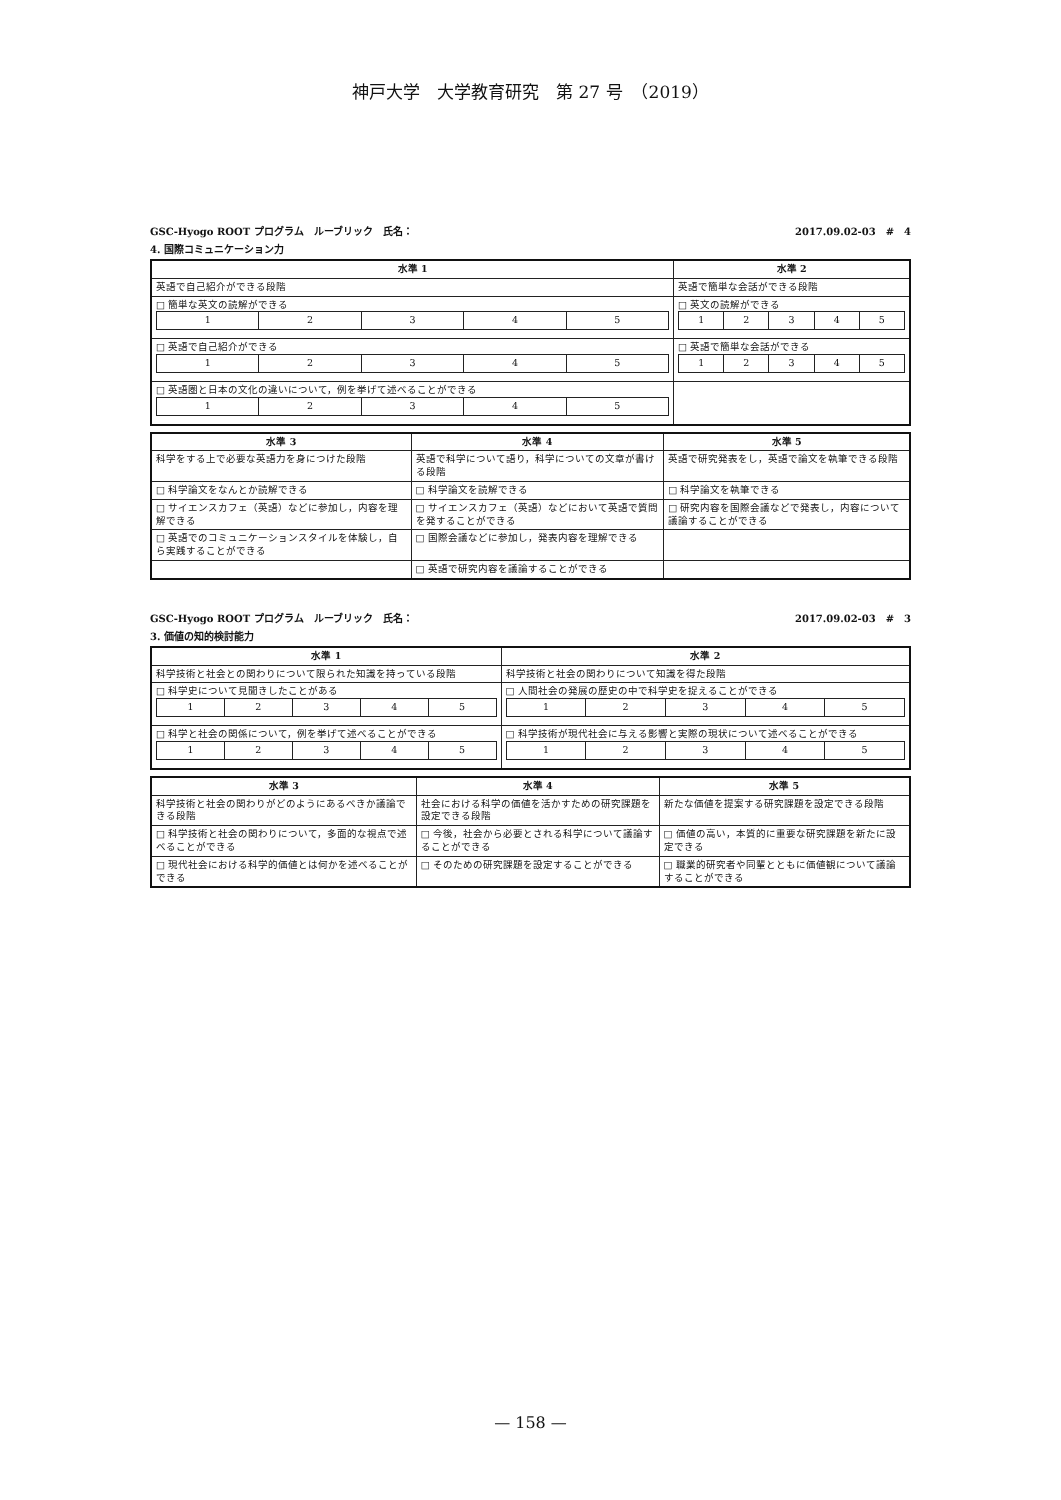神戸大学　大学教育研究　第 27 号　（2019）
GSC-Hyogo ROOT プログラム　ルーブリック　氏名： 2017.09.02-03　#　4
4. 国際コミュニケーション力
| 水準 1 | 水準 2 |
| --- | --- |
| 英語で自己紹介ができる段階 | 英語で簡単な会話ができる段階 |
| □ 簡単な英文の読解ができる / 1 / 2 / 3 / 4 / 5 / | □ 英文の読解ができる / 1 / 2 / 3 / 4 / 5 / |
| □ 英語で自己紹介ができる / 1 / 2 / 3 / 4 / 5 / | □ 英語で簡単な会話ができる / 1 / 2 / 3 / 4 / 5 / |
| □ 英語圏と日本の文化の違いについて，例を挙げて述べることができる / 1 / 2 / 3 / 4 / 5 / | |
| 水準 3 | 水準 4 | 水準 5 |
| --- | --- | --- |
| 科学をする上で必要な英語力を身につけた段階 | 英語で科学について語り，科学についての文章が書ける段階 | 英語で研究発表をし，英語で論文を執筆できる段階 |
| □ 科学論文をなんとか読解できる | □ 科学論文を読解できる | □ 科学論文を執筆できる |
| □ サイエンスカフェ（英語）などに参加し，内容を理解できる | □ サイエンスカフェ（英語）などにおいて英語で質問を発することができる | □ 研究内容を国際会議などで発表し，内容について議論することができる |
| □ 英語でのコミュニケーションスタイルを体験し，自ら実践することができる | □ 国際会議などに参加し，発表内容を理解できる | |
| | □ 英語で研究内容を議論することができる | |
GSC-Hyogo ROOT プログラム　ルーブリック　氏名： 2017.09.02-03　#　3
3. 価値の知的検討能力
| 水準 1 | 水準 2 |
| --- | --- |
| 科学技術と社会との関わりについて限られた知識を持っている段階 | 科学技術と社会の関わりについて知識を得た段階 |
| □ 科学史について見聞きしたことがある / 1 / 2 / 3 / 4 / 5 / | □ 人間社会の発展の歴史の中で科学史を捉えることができる / 1 / 2 / 3 / 4 / 5 / |
| □ 科学と社会の関係について，例を挙げて述べることができる / 1 / 2 / 3 / 4 / 5 / | □ 科学技術が現代社会に与える影響と実際の現状について述べることができる / 1 / 2 / 3 / 4 / 5 / |
| 水準 3 | 水準 4 | 水準 5 |
| --- | --- | --- |
| 科学技術と社会の関わりがどのようにあるべきか議論できる段階 | 社会における科学の価値を活かすための研究課題を設定できる段階 | 新たな価値を提案する研究課題を設定できる段階 |
| □ 科学技術と社会の関わりについて，多面的な視点で述べることができる | □ 今後，社会から必要とされる科学について議論することができる | □ 価値の高い，本質的に重要な研究課題を新たに設定できる |
| □ 現代社会における科学的価値とは何かを述べることができる | □ そのための研究課題を設定することができる | □ 職業的研究者や同輩とともに価値観について議論することができる |
— 158 —